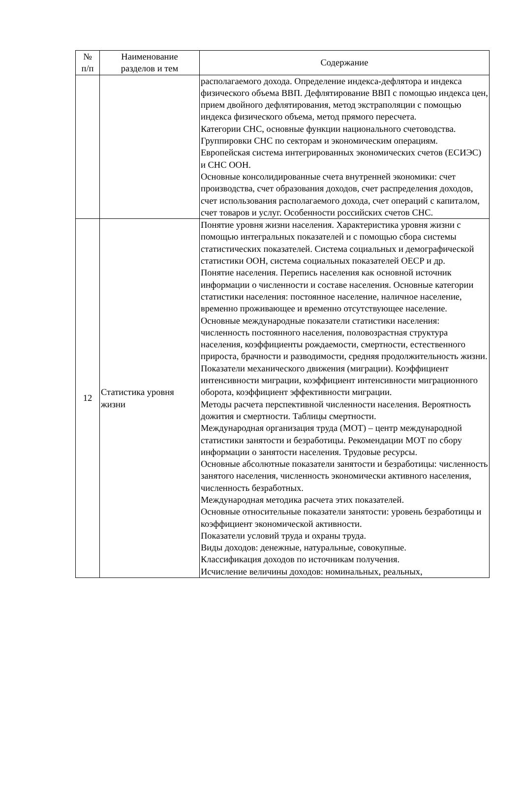| № п/п | Наименование разделов и тем | Содержание |
| --- | --- | --- |
| | | располагаемого дохода. Определение индекса-дефлятора и индекса физического объема ВВП. Дефлятирование ВВП с помощью индекса цен, прием двойного дефлятирования, метод экстраполяции с помощью индекса физического объема, метод прямого пересчета. Категории СНС, основные функции национального счетоводства. Группировки СНС по секторам и экономическим операциям. Европейская система интегрированных экономических счетов (ЕСИЭС) и СНС ООН. Основные консолидированные счета внутренней экономики: счет производства, счет образования доходов, счет распределения доходов, счет использования располагаемого дохода, счет операций с капиталом, счет товаров и услуг. Особенности российских счетов СНС. |
| 12 | Статистика уровня жизни | Понятие уровня жизни населения. Характеристика уровня жизни с помощью интегральных показателей и с помощью сбора системы статистических показателей. Система социальных и демографической статистики ООН, система социальных показателей ОЕСР и др. Понятие населения. Перепись населения как основной источник информации о численности и составе населения. Основные категории статистики населения: постоянное население, наличное население, временно проживающее и временно отсутствующее население. Основные международные показатели статистики населения: численность постоянного населения, половозрастная структура населения, коэффициенты рождаемости, смертности, естественного прироста, брачности и разводимости, средняя продолжительность жизни. Показатели механического движения (миграции). Коэффициент интенсивности миграции, коэффициент интенсивности миграционного оборота, коэффициент эффективности миграции. Методы расчета перспективной численности населения. Вероятность дожития и смертности. Таблицы смертности. Международная организация труда (МОТ) – центр международной статистики занятости и безработицы. Рекомендации МОТ по сбору информации о занятости населения. Трудовые ресурсы. Основные абсолютные показатели занятости и безработицы: численность занятого населения, численность экономически активного населения, численность безработных. Международная методика расчета этих показателей. Основные относительные показатели занятости: уровень безработицы и коэффициент экономической активности. Показатели условий труда и охраны труда. Виды доходов: денежные, натуральные, совокупные. Классификация доходов по источникам получения. Исчисление величины доходов: номинальных, реальных, |